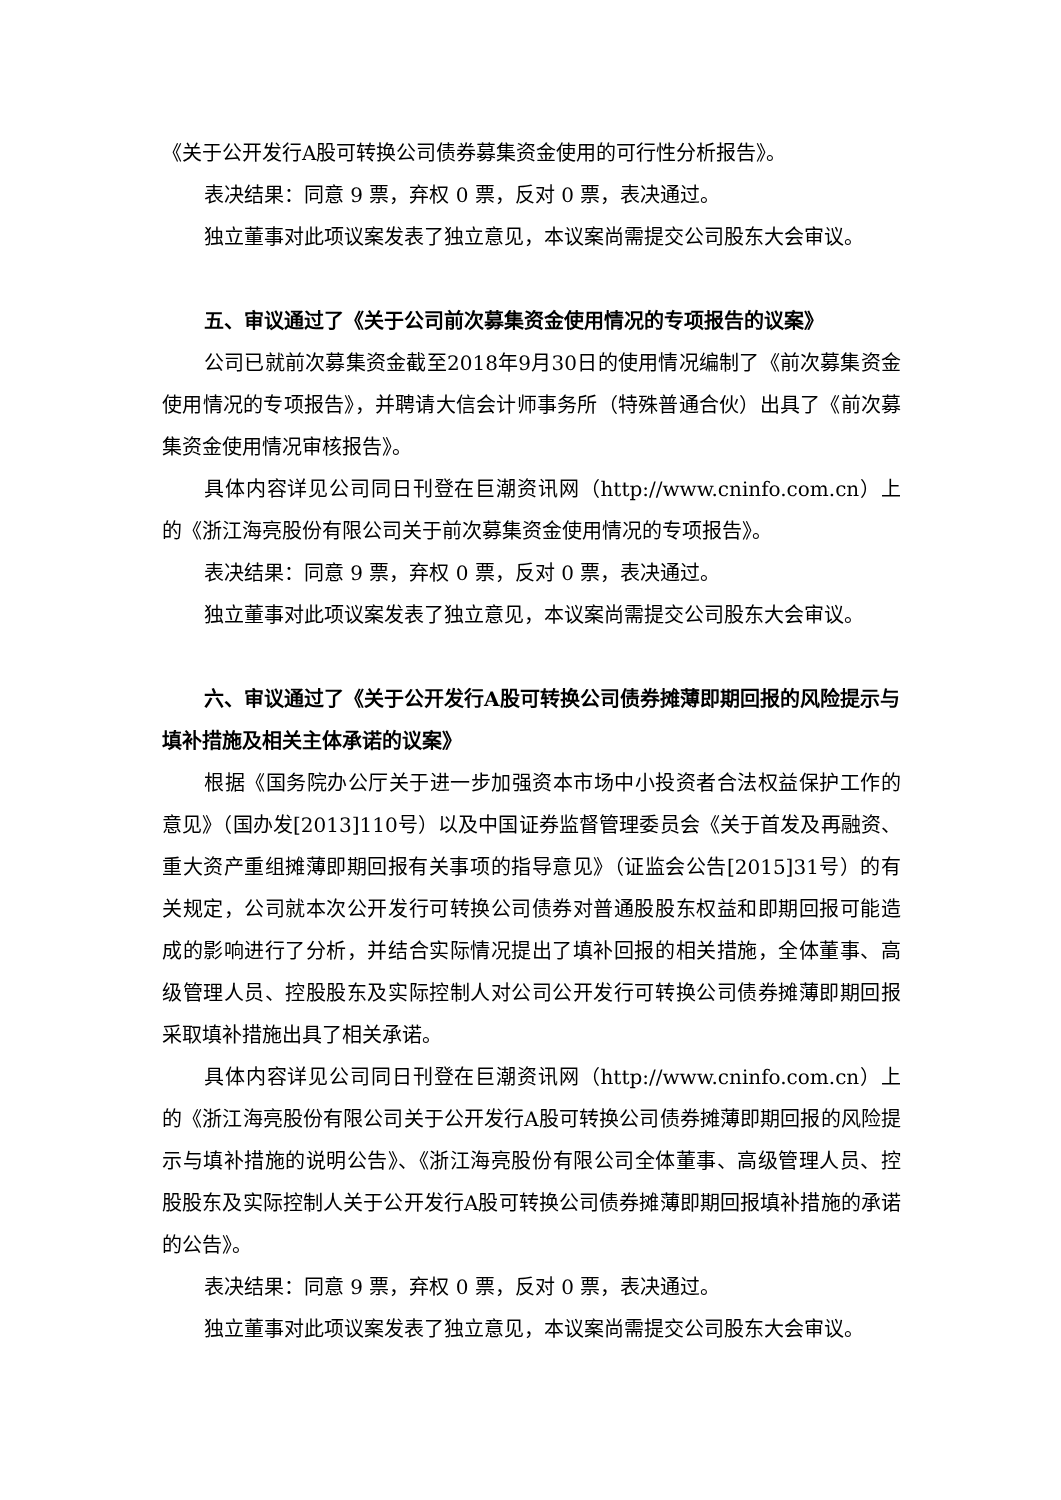《关于公开发行A股可转换公司债券募集资金使用的可行性分析报告》。
表决结果：同意 9 票，弃权 0 票，反对 0 票，表决通过。
独立董事对此项议案发表了独立意见，本议案尚需提交公司股东大会审议。
五、审议通过了《关于公司前次募集资金使用情况的专项报告的议案》
公司已就前次募集资金截至2018年9月30日的使用情况编制了《前次募集资金使用情况的专项报告》，并聘请大信会计师事务所（特殊普通合伙）出具了《前次募集资金使用情况审核报告》。
具体内容详见公司同日刊登在巨潮资讯网（http://www.cninfo.com.cn）上的《浙江海亮股份有限公司关于前次募集资金使用情况的专项报告》。
表决结果：同意 9 票，弃权 0 票，反对 0 票，表决通过。
独立董事对此项议案发表了独立意见，本议案尚需提交公司股东大会审议。
六、审议通过了《关于公开发行A股可转换公司债券摊薄即期回报的风险提示与填补措施及相关主体承诺的议案》
根据《国务院办公厅关于进一步加强资本市场中小投资者合法权益保护工作的意见》（国办发[2013]110号）以及中国证券监督管理委员会《关于首发及再融资、重大资产重组摊薄即期回报有关事项的指导意见》（证监会公告[2015]31号）的有关规定，公司就本次公开发行可转换公司债券对普通股股东权益和即期回报可能造成的影响进行了分析，并结合实际情况提出了填补回报的相关措施，全体董事、高级管理人员、控股股东及实际控制人对公司公开发行可转换公司债券摊薄即期回报采取填补措施出具了相关承诺。
具体内容详见公司同日刊登在巨潮资讯网（http://www.cninfo.com.cn）上的《浙江海亮股份有限公司关于公开发行A股可转换公司债券摊薄即期回报的风险提示与填补措施的说明公告》、《浙江海亮股份有限公司全体董事、高级管理人员、控股股东及实际控制人关于公开发行A股可转换公司债券摊薄即期回报填补措施的承诺的公告》。
表决结果：同意 9 票，弃权 0 票，反对 0 票，表决通过。
独立董事对此项议案发表了独立意见，本议案尚需提交公司股东大会审议。